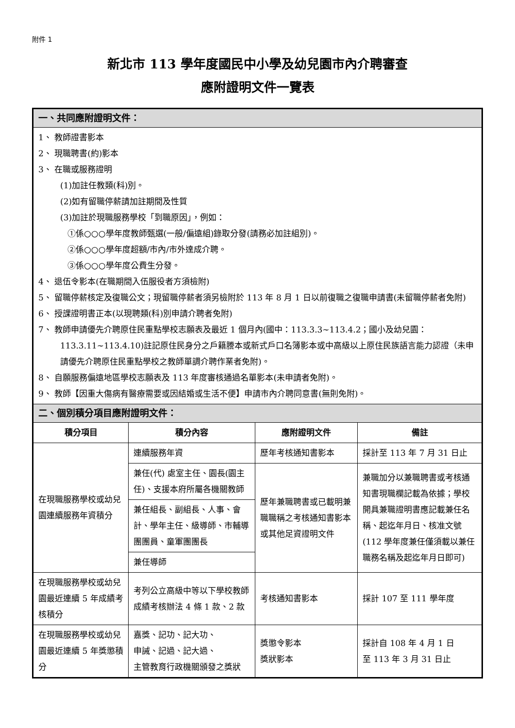附件 1
新北市 113 學年度國民中小學及幼兒園市內介聘審查
應附證明文件一覽表
| 一、共同應附證明文件： | | | |
| 1、 教師證書影本 2、 現職聘書(約)影本 3、 在職或服務證明 (1)加註任教類(科)別。 (2)如有留職停薪請加註期間及性質 (3)加註於現職服務學校「到職原因」，例如： ①係○○○學年度教師甄選(一般/偏遠組)錄取分發(請務必加註組別)。 ②係○○○學年度超額/市內/市外達成介聘。 ③係○○○學年度公費生分發。 4、 退伍令影本(在職期間入伍服役者方須檢附) 5、 留職停薪核定及復職公文；現留職停薪者須另檢附於 113 年 8 月 1 日以前復職之復職申請書(未留職停薪者免附) 6、 授課證明書正本(以現聘類(科)別申請介聘者免附) 7、 教師申請優先介聘原住民重點學校志願表及最近 1 個月內(國中：113.3.3~113.4.2；國小及幼兒園：113.3.11~113.4.10)註記原住民身分之戶籍謄本或新式戶口名簿影本或中高級以上原住民族語言能力認證（未申請優先介聘原住民重點學校之教師單調介聘作業者免附)。 8、 自願服務偏遠地區學校志願表及 113 年度審核通過名單影本(未申請者免附)。 9、 教師【因重大傷病有醫療需要或因結婚或生活不便】申請市內介聘同意書(無則免附)。 | | | |
| 二、個別積分項目應附證明文件： | | | |
| 積分項目 | 積分內容 | 應附證明文件 | 備註 |
| 在現職服務學校或幼兒園連續服務年資積分 | 連續服務年資 | 歷年考核通知書影本 | 採計至 113 年 7 月 31 日止 |
| | 兼任(代) 處室主任、園長(園主任)、支援本府所屬各機關教師 | 歷年兼職聘書或已載明兼職職稱之考核通知書影本或其他足資證明文件 | 兼職加分以兼職聘書或考核通知書現職欄記載為依據；學校開具兼職證明書應記載兼任名稱、起迄年月日、核准文號(112 學年度兼任僅須載以兼任職務名稱及起迄年月日即可) |
| | 兼任組長、副組長、人事、會計、學年主任、級導師、市輔導團團員、童軍團團長 | | |
| | 兼任導師 | | |
| 在現職服務學校或幼兒園最近連續 5 年成績考核積分 | 考列公立高級中等以下學校教師成績考核辦法 4 條 1 款、2 款 | 考核通知書影本 | 採計 107 至 111 學年度 |
| 在現職服務學校或幼兒園最近連續 5 年獎懲積分 | 嘉獎、記功、記大功、 申誡、記過、記大過、 主管教育行政機關頒發之獎狀 | 獎懲令影本 獎狀影本 | 採計自 108 年 4 月 1 日 至 113 年 3 月 31 日止 |